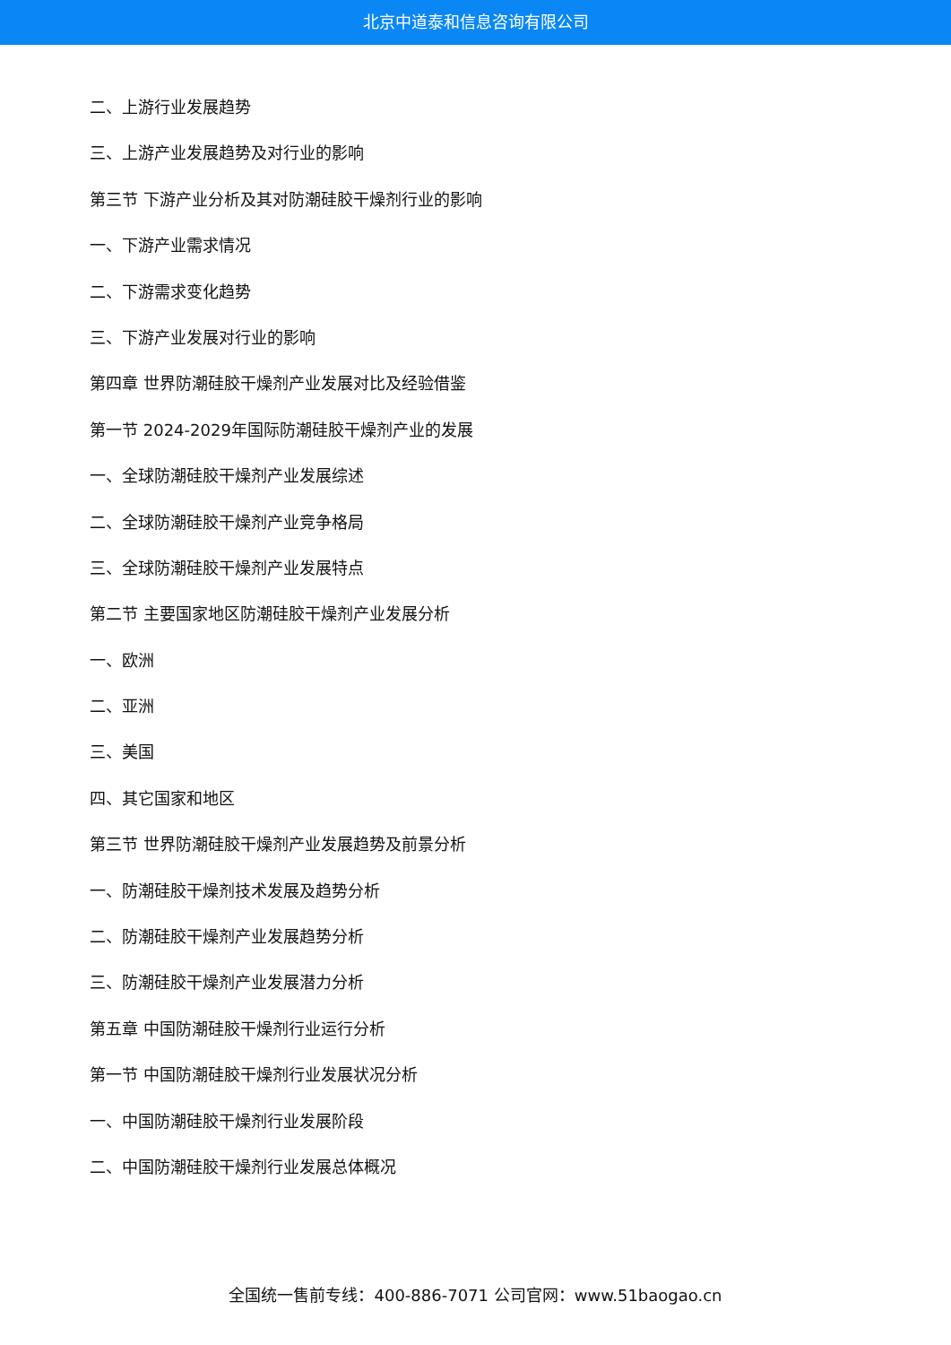北京中道泰和信息咨询有限公司
二、上游行业发展趋势
三、上游产业发展趋势及对行业的影响
第三节 下游产业分析及其对防潮硅胶干燥剂行业的影响
一、下游产业需求情况
二、下游需求变化趋势
三、下游产业发展对行业的影响
第四章 世界防潮硅胶干燥剂产业发展对比及经验借鉴
第一节 2024-2029年国际防潮硅胶干燥剂产业的发展
一、全球防潮硅胶干燥剂产业发展综述
二、全球防潮硅胶干燥剂产业竞争格局
三、全球防潮硅胶干燥剂产业发展特点
第二节 主要国家地区防潮硅胶干燥剂产业发展分析
一、欧洲
二、亚洲
三、美国
四、其它国家和地区
第三节 世界防潮硅胶干燥剂产业发展趋势及前景分析
一、防潮硅胶干燥剂技术发展及趋势分析
二、防潮硅胶干燥剂产业发展趋势分析
三、防潮硅胶干燥剂产业发展潜力分析
第五章 中国防潮硅胶干燥剂行业运行分析
第一节 中国防潮硅胶干燥剂行业发展状况分析
一、中国防潮硅胶干燥剂行业发展阶段
二、中国防潮硅胶干燥剂行业发展总体概况
全国统一售前专线：400-886-7071 公司官网：www.51baogao.cn